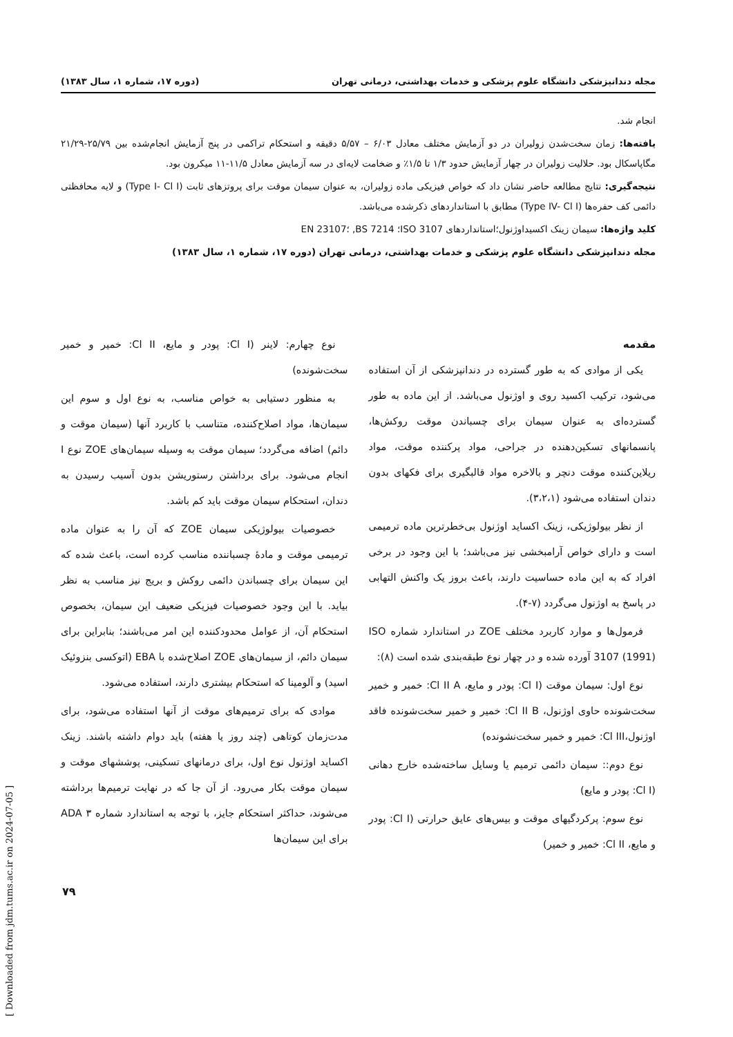مجله دندانپزشکی دانشگاه علوم پزشکی و خدمات بهداشتی، درمانی تهران (دوره ۱۷، شماره ۱، سال ۱۳۸۳)
انجام شد.
یافته‌ها: زمان سخت‌شدن زولیران در دو آزمایش مختلف معادل ۶/۰۳ – ۵/۵۷ دقیقه و استحکام تراکمی در پنج آزمایش انجام‌شده بین ۲۵/۷۹-۲۱/۲۹ مگاپاسکال بود. حلالیت زولیران در چهار آزمایش حدود ۱/۳ تا ۱/۵٪ و ضخامت لایه‌ای در سه آزمایش معادل ۱۱/۵-۱۱ میکرون بود.
نتیجه‌گیری: نتایج مطالعه حاضر نشان داد که خواص فیزیکی ماده زولیران، به عنوان سیمان موقت برای پروتزهای ثابت (Type I- Cl I) و لایه محافظتی دائمی کف حفره‌ها (Type IV- Cl I) مطابق با استانداردهای ذکرشده می‌باشد.
کلید واژه‌ها: سیمان زینک اکسیداوژنول؛استانداردهای ISO 3107؛ BS 7214, ؛EN 23107
مجله دندانپزشکی دانشگاه علوم پزشکی و خدمات بهداشتی، درمانی تهران (دوره ۱۷، شماره ۱، سال ۱۳۸۳)
مقدمه
یکی از موادی که به طور گسترده در دندانپزشکی از آن استفاده می‌شود، ترکیب اکسید روی و اوژنول می‌باشد. از این ماده به طور گسترده‌ای به عنوان سیمان برای چسباندن موقت روکش‌ها، پانسمانهای تسکین‌دهنده در جراحی، مواد پرکننده موقت، مواد ریلاین‌کننده موقت دنچر و بالاخره مواد قالبگیری برای فکهای بدون دندان استفاده می‌شود (۳،۲،۱).
از نظر بیولوژیکی، زینک اکساید اوژنول بی‌خطرترین ماده ترمیمی است و دارای خواص آرامبخشی نیز می‌باشد؛ با این وجود در برخی افراد که به این ماده حساسیت دارند، باعث بروز یک واکنش التهابی در پاسخ به اوژنول می‌گردد (۷-۴).
فرمول‌ها و موارد کاربرد مختلف ZOE در استاندارد شماره ISO 3107 (1991) آورده شده و در چهار نوع طبقه‌بندی شده است (۸):
نوع اول: سیمان موقت (Cl I: پودر و مایع، Cl II A: خمیر و خمیر سخت‌شونده حاوی اوژنول، Cl II B: خمیر و خمیر سخت‌شونده فاقد اوژنول،Cl III: خمیر و خمیر سخت‌نشونده)
نوع دوم:: سیمان دائمی ترمیم یا وسایل ساخته‌شده خارج دهانی (Cl I: پودر و مایع)
نوع سوم: پرکردگیهای موقت و بیس‌های عایق حرارتی (Cl I: پودر و مایع، Cl II: خمیر و خمیر)
نوع چهارم: لاینر (Cl I: پودر و مایع، Cl II: خمیر و خمیر سخت‌شونده)
به منظور دستیابی به خواص مناسب، به نوع اول و سوم این سیمان‌ها، مواد اصلاح‌کننده، متناسب با کاربرد آنها (سیمان موقت و دائم) اضافه می‌گردد؛ سیمان موقت به وسیله سیمان‌های ZOE نوع I انجام می‌شود. برای برداشتن رستوریشن بدون آسیب رسیدن به دندان، استحکام سیمان موقت باید کم باشد.
خصوصیات بیولوژیکی سیمان ZOE که آن را به عنوان ماده ترمیمی موقت و مادهٔ چسباننده مناسب کرده است، باعث شده که این سیمان برای چسباندن دائمی روکش و بریج نیز مناسب به نظر بیاید. با این وجود خصوصیات فیزیکی ضعیف این سیمان، بخصوص استحکام آن، از عوامل محدودکننده این امر می‌باشند؛ بنابراین برای سیمان دائم، از سیمان‌های ZOE اصلاح‌شده با EBA (اتوکسی بنزوئیک اسید) و آلومینا که استحکام بیشتری دارند، استفاده می‌شود.
موادی که برای ترمیم‌های موقت از آنها استفاده می‌شود، برای مدت‌زمان کوتاهی (چند روز یا هفته) باید دوام داشته باشند. زینک اکساید اوژنول نوع اول، برای درمانهای تسکینی، پوششهای موقت و سیمان موقت بکار می‌رود. از آن جا که در نهایت ترمیم‌ها برداشته می‌شوند، حداکثر استحکام جایز، با توجه به استاندارد شماره ۳ ADA برای این سیمان‌ها
۷۹
[ Downloaded from jdm.tums.ac.ir on 2024-07-05 ]